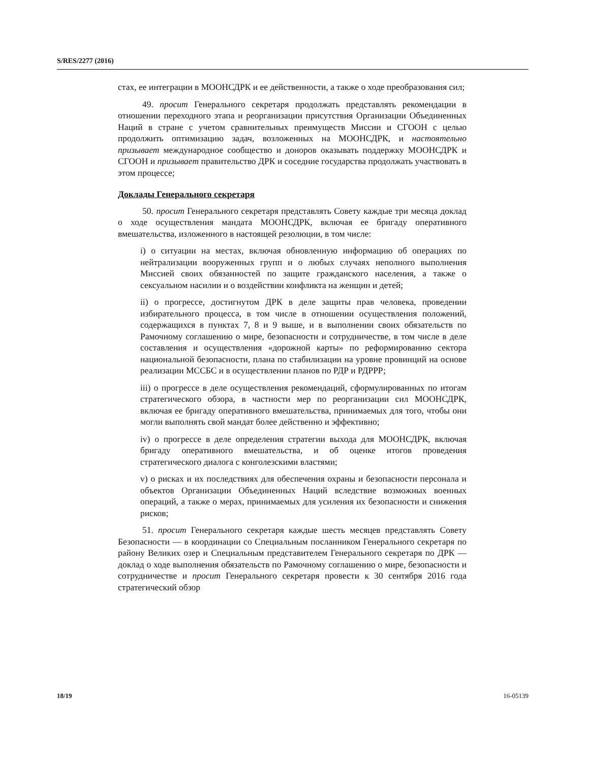S/RES/2277 (2016)
стах, ее интеграции в МООНСДРК и ее действенности, а также о ходе преобразования сил;
49. просит Генерального секретаря продолжать представлять рекомендации в отношении переходного этапа и реорганизации присутствия Организации Объединенных Наций в стране с учетом сравнительных преимуществ Миссии и СГООН с целью продолжить оптимизацию задач, возложенных на МООНСДРК, и настоятельно призывает международное сообщество и доноров оказывать поддержку МООНСДРК и СГООН и призывает правительство ДРК и соседние государства продолжать участвовать в этом процессе;
Доклады Генерального секретаря
50. просит Генерального секретаря представлять Совету каждые три месяца доклад о ходе осуществления мандата МООНСДРК, включая ее бригаду оперативного вмешательства, изложенного в настоящей резолюции, в том числе:
i) о ситуации на местах, включая обновленную информацию об операциях по нейтрализации вооруженных групп и о любых случаях неполного выполнения Миссией своих обязанностей по защите гражданского населения, а также о сексуальном насилии и о воздействии конфликта на женщин и детей;
ii) о прогрессе, достигнутом ДРК в деле защиты прав человека, проведении избирательного процесса, в том числе в отношении осуществления положений, содержащихся в пунктах 7, 8 и 9 выше, и в выполнении своих обязательств по Рамочному соглашению о мире, безопасности и сотрудничестве, в том числе в деле составления и осуществления «дорожной карты» по реформированию сектора национальной безопасности, плана по стабилизации на уровне провинций на основе реализации МССБС и в осуществлении планов по РДР и РДРРР;
iii) о прогрессе в деле осуществления рекомендаций, сформулированных по итогам стратегического обзора, в частности мер по реорганизации сил МООНСДРК, включая ее бригаду оперативного вмешательства, принимаемых для того, чтобы они могли выполнять свой мандат более действенно и эффективно;
iv) о прогрессе в деле определения стратегии выхода для МООНСДРК, включая бригаду оперативного вмешательства, и об оценке итогов проведения стратегического диалога с конголезскими властями;
v) о рисках и их последствиях для обеспечения охраны и безопасности персонала и объектов Организации Объединенных Наций вследствие возможных военных операций, а также о мерах, принимаемых для усиления их безопасности и снижения рисков;
51. просит Генерального секретаря каждые шесть месяцев представлять Совету Безопасности — в координации со Специальным посланником Генерального секретаря по району Великих озер и Специальным представителем Генерального секретаря по ДРК — доклад о ходе выполнения обязательств по Рамочному соглашению о мире, безопасности и сотрудничестве и просит Генерального секретаря провести к 30 сентября 2016 года стратегический обзор
18/19 16-05139